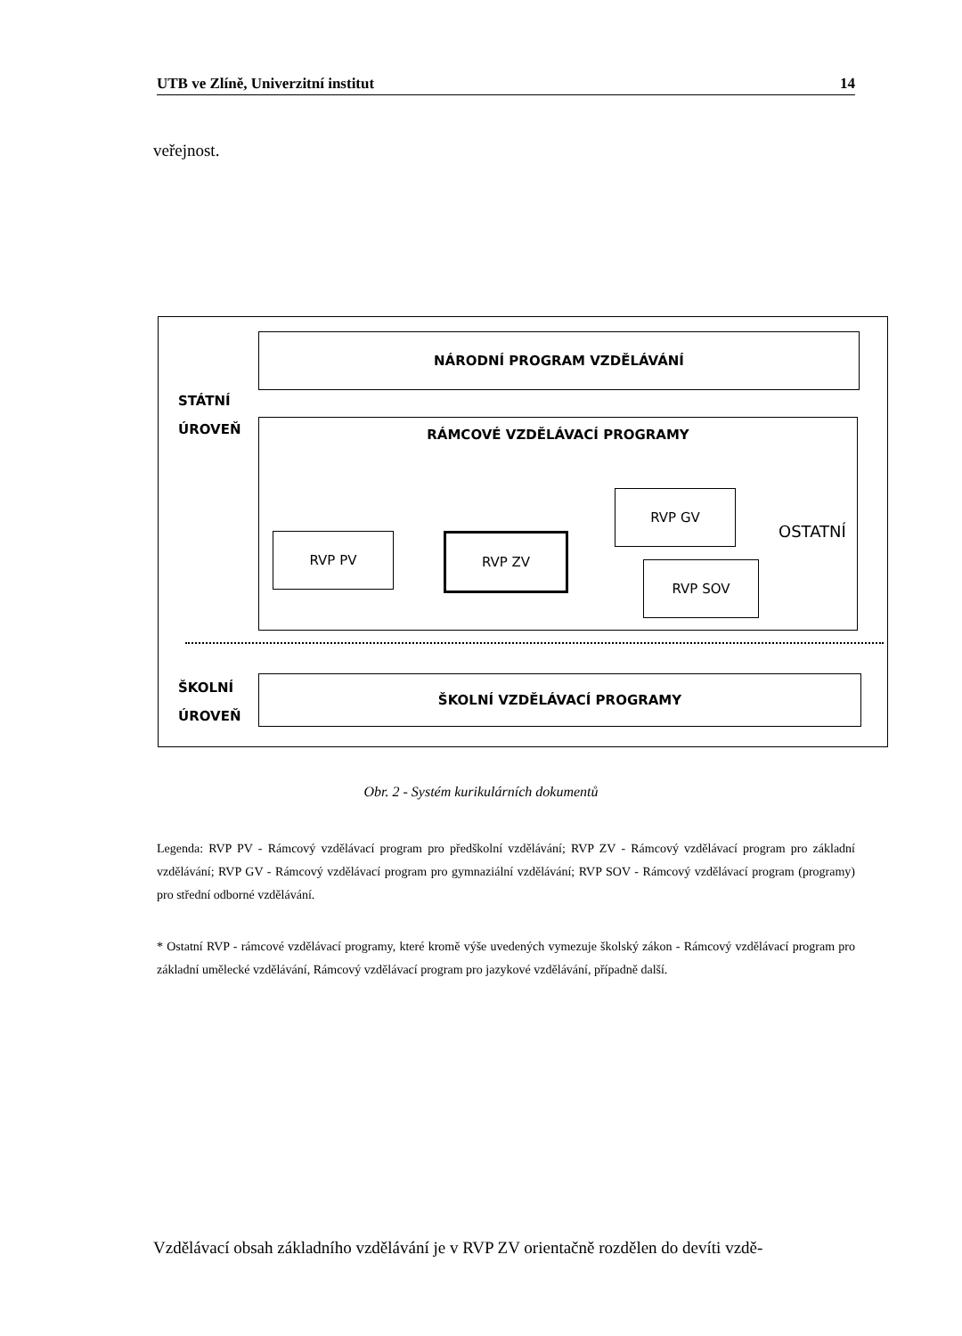UTB ve Zlíně, Univerzitní institut 14
veřejnost.
STÁTNÍ
ÚROVEŇ
NÁRODNÍ PROGRAM VZDĚLÁVÁNÍ
RÁMCOVÉ VZDĚLÁVACÍ PROGRAMY
RVP PV RVP ZV
RVP GV
RVP SOV
OSTATNÍ
ŠKOLNÍ
ÚROVEŇ
ŠKOLNÍ VZDĚLÁVACÍ PROGRAMY
Obr. 2 - Systém kurikulárních dokumentů
Legenda: RVP PV - Rámcový vzdělávací program pro předškolní vzdělávání; RVP ZV - Rámcový vzdělávací program pro základní vzdělávání; RVP GV - Rámcový vzdělávací program pro gymnaziální vzdělávání; RVP SOV - Rámcový vzdělávací program (programy) pro střední odborné vzdělávání.
* Ostatní RVP - rámcové vzdělávací programy, které kromě výše uvedených vymezuje školský zákon - Rámcový vzdělávací program pro základní umělecké vzdělávání, Rámcový vzdělávací program pro jazykové vzdělávání, případně další.
Vzdělávací obsah základního vzdělávání je v RVP ZV orientačně rozdělen do devíti vzdě-